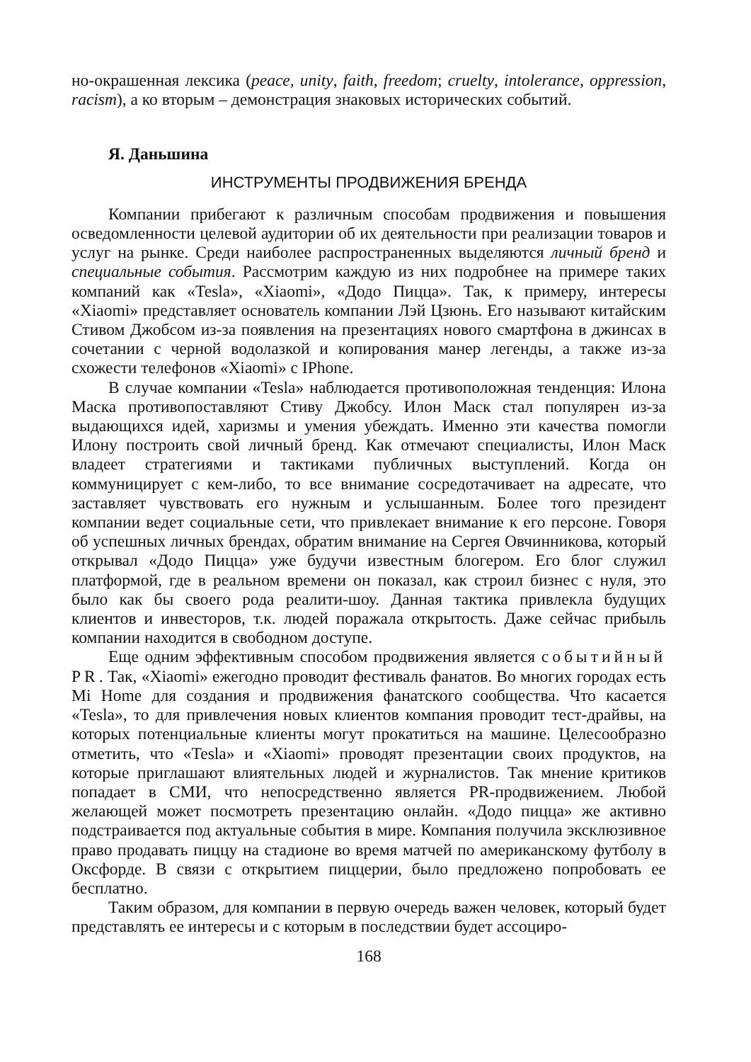но-окрашенная лексика (peace, unity, faith, freedom; cruelty, intolerance, oppression, racism), а ко вторым – демонстрация знаковых исторических событий.
Я. Даньшина
ИНСТРУМЕНТЫ ПРОДВИЖЕНИЯ БРЕНДА
Компании прибегают к различным способам продвижения и повышения осведомленности целевой аудитории об их деятельности при реализации товаров и услуг на рынке. Среди наиболее распространенных выделяются личный бренд и специальные события. Рассмотрим каждую из них подробнее на примере таких компаний как «Tesla», «Xiaomi», «Додо Пицца». Так, к примеру, интересы «Xiaomi» представляет основатель компании Лэй Цзюнь. Его называют китайским Стивом Джобсом из-за появления на презентациях нового смартфона в джинсах в сочетании с черной водолазкой и копирования манер легенды, а также из-за схожести телефонов «Xiaomi» с IPhone.
В случае компании «Tesla» наблюдается противоположная тенденция: Илона Маска противопоставляют Стиву Джобсу. Илон Маск стал популярен из-за выдающихся идей, харизмы и умения убеждать. Именно эти качества помогли Илону построить свой личный бренд. Как отмечают специалисты, Илон Маск владеет стратегиями и тактиками публичных выступлений. Когда он коммуницирует с кем-либо, то все внимание сосредотачивает на адресате, что заставляет чувствовать его нужным и услышанным. Более того президент компании ведет социальные сети, что привлекает внимание к его персоне. Говоря об успешных личных брендах, обратим внимание на Сергея Овчинникова, который открывал «Додо Пицца» уже будучи известным блогером. Его блог служил платформой, где в реальном времени он показал, как строил бизнес с нуля, это было как бы своего рода реалити-шоу. Данная тактика привлекла будущих клиентов и инвесторов, т.к. людей поражала открытость. Даже сейчас прибыль компании находится в свободном доступе.
Еще одним эффективным способом продвижения является событийный PR. Так, «Xiaomi» ежегодно проводит фестиваль фанатов. Во многих городах есть Mi Home для создания и продвижения фанатского сообщества. Что касается «Tesla», то для привлечения новых клиентов компания проводит тест-драйвы, на которых потенциальные клиенты могут прокатиться на машине. Целесообразно отметить, что «Tesla» и «Xiaomi» проводят презентации своих продуктов, на которые приглашают влиятельных людей и журналистов. Так мнение критиков попадает в СМИ, что непосредственно является PR-продвижением. Любой желающей может посмотреть презентацию онлайн. «Додо пицца» же активно подстраивается под актуальные события в мире. Компания получила эксклюзивное право продавать пиццу на стадионе во время матчей по американскому футболу в Оксфорде. В связи с открытием пиццерии, было предложено попробовать ее бесплатно.
Таким образом, для компании в первую очередь важен человек, который будет представлять ее интересы и с которым в последствии будет ассоциро-
168